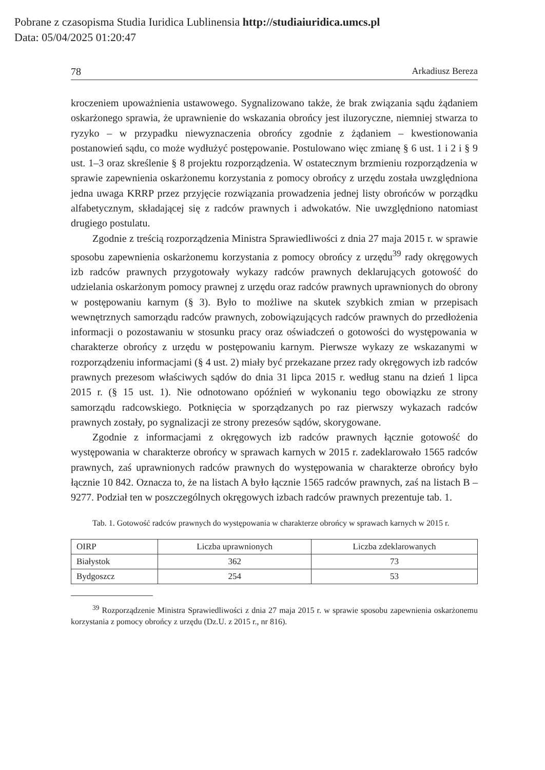Pobrane z czasopisma Studia Iuridica Lublinensia http://studiaiuridica.umcs.pl
Data: 05/04/2025 01:20:47
78 Arkadiusz Bereza
kroczeniem upoważnienia ustawowego. Sygnalizowano także, że brak związania sądu żądaniem oskarżonego sprawia, że uprawnienie do wskazania obrońcy jest iluzoryczne, niemniej stwarza to ryzyko – w przypadku niewyznaczenia obrońcy zgodnie z żądaniem – kwestionowania postanowień sądu, co może wydłużyć postępowanie. Postulowano więc zmianę § 6 ust. 1 i 2 i § 9 ust. 1–3 oraz skreślenie § 8 projektu rozporządzenia. W ostatecznym brzmieniu rozporządzenia w sprawie zapewnienia oskarżonemu korzystania z pomocy obrońcy z urzędu została uwzględniona jedna uwaga KRRP przez przyjęcie rozwiązania prowadzenia jednej listy obrońców w porządku alfabetycznym, składającej się z radców prawnych i adwokatów. Nie uwzględniono natomiast drugiego postulatu.
Zgodnie z treścią rozporządzenia Ministra Sprawiedliwości z dnia 27 maja 2015 r. w sprawie sposobu zapewnienia oskarżonemu korzystania z pomocy obrońcy z urzędu<sup>39</sup> rady okręgowych izb radców prawnych przygotowały wykazy radców prawnych deklarujących gotowość do udzielania oskarżonym pomocy prawnej z urzędu oraz radców prawnych uprawnionych do obrony w postępowaniu karnym (§ 3). Było to możliwe na skutek szybkich zmian w przepisach wewnętrznych samorządu radców prawnych, zobowiązujących radców prawnych do przedłożenia informacji o pozostawaniu w stosunku pracy oraz oświadczeń o gotowości do występowania w charakterze obrońcy z urzędu w postępowaniu karnym. Pierwsze wykazy ze wskazanymi w rozporządzeniu informacjami (§ 4 ust. 2) miały być przekazane przez rady okręgowych izb radców prawnych prezesom właściwych sądów do dnia 31 lipca 2015 r. według stanu na dzień 1 lipca 2015 r. (§ 15 ust. 1). Nie odnotowano opóźnień w wykonaniu tego obowiązku ze strony samorządu radcowskiego. Potknięcia w sporządzanych po raz pierwszy wykazach radców prawnych zostały, po sygnalizacji ze strony prezesów sądów, skorygowane.
Zgodnie z informacjami z okręgowych izb radców prawnych łącznie gotowość do występowania w charakterze obrońcy w sprawach karnych w 2015 r. zadeklarowało 1565 radców prawnych, zaś uprawnionych radców prawnych do występowania w charakterze obrońcy było łącznie 10 842. Oznacza to, że na listach A było łącznie 1565 radców prawnych, zaś na listach B – 9277. Podział ten w poszczególnych okręgowych izbach radców prawnych prezentuje tab. 1.
Tab. 1. Gotowość radców prawnych do występowania w charakterze obrońcy w sprawach karnych w 2015 r.
| OIRP | Liczba uprawnionych | Liczba zdeklarowanych |
| --- | --- | --- |
| Białystok | 362 | 73 |
| Bydgoszcz | 254 | 53 |
<sup>39</sup> Rozporządzenie Ministra Sprawiedliwości z dnia 27 maja 2015 r. w sprawie sposobu zapewnienia oskarżonemu korzystania z pomocy obrońcy z urzędu (Dz.U. z 2015 r., nr 816).